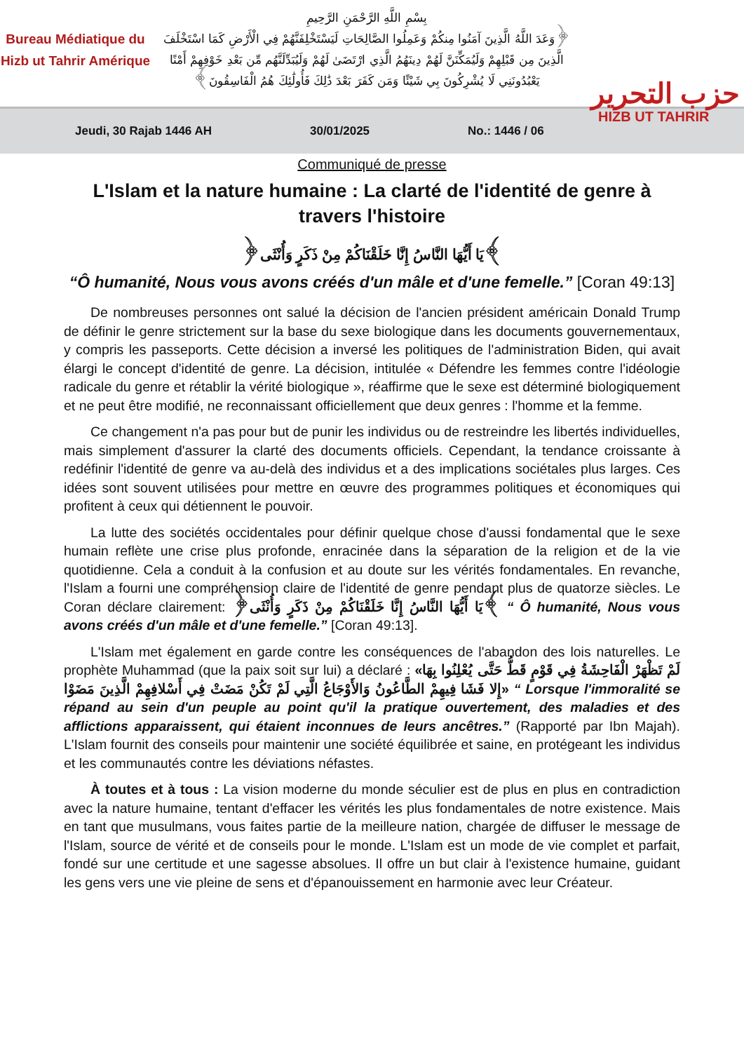Bureau Médiatique du Hizb ut Tahrir Amérique
بِسْمِ اللَّهِ الرَّحْمَنِ الرَّحِيمِ
﴿وَعَدَ اللَّهُ الَّذِينَ آمَنُوا مِنكُمْ وَعَمِلُوا الصَّالِحَاتِ لَيَسْتَخْلِفَنَّهُمْ فِي الْأَرْضِ كَمَا اسْتَخْلَفَ الَّذِينَ مِن قَبْلِهِمْ وَلَيُمَكِّنَنَّ لَهُمْ دِينَهُمُ الَّذِي ارْتَضَىٰ لَهُمْ وَلَيُبَدِّلَنَّهُم مِّن بَعْدِ خَوْفِهِمْ أَمْنًا يَعْبُدُونَنِي لَا يُشْرِكُونَ بِي شَيْئًا وَمَن كَفَرَ بَعْدَ ذَٰلِكَ فَأُولَٰئِكَ هُمُ الْفَاسِقُونَ﴾
حزب التحرير
HIZB UT TAHRIR
Jeudi, 30 Rajab 1446 AH 30/01/2025 No.: 1446 / 06
Communiqué de presse
L'Islam et la nature humaine : La clarté de l'identité de genre à travers l'histoire
﴿يَا أَيُّهَا النَّاسُ إِنَّا خَلَقْنَاكُمْ مِنْ ذَكَرٍ وَأُنْثَى﴾
“Ô humanité, Nous vous avons créés d'un mâle et d'une femelle.” [Coran 49:13]
De nombreuses personnes ont salué la décision de l'ancien président américain Donald Trump de définir le genre strictement sur la base du sexe biologique dans les documents gouvernementaux, y compris les passeports. Cette décision a inversé les politiques de l'administration Biden, qui avait élargi le concept d'identité de genre. La décision, intitulée « Défendre les femmes contre l'idéologie radicale du genre et rétablir la vérité biologique », réaffirme que le sexe est déterminé biologiquement et ne peut être modifié, ne reconnaissant officiellement que deux genres : l'homme et la femme.
Ce changement n'a pas pour but de punir les individus ou de restreindre les libertés individuelles, mais simplement d'assurer la clarté des documents officiels. Cependant, la tendance croissante à redéfinir l'identité de genre va au-delà des individus et a des implications sociétales plus larges. Ces idées sont souvent utilisées pour mettre en œuvre des programmes politiques et économiques qui profitent à ceux qui détiennent le pouvoir.
La lutte des sociétés occidentales pour définir quelque chose d'aussi fondamental que le sexe humain reflète une crise plus profonde, enracinée dans la séparation de la religion et de la vie quotidienne. Cela a conduit à la confusion et au doute sur les vérités fondamentales. En revanche, l'Islam a fourni une compréhension claire de l'identité de genre pendant plus de quatorze siècles. Le Coran déclare clairement: ﴿يَا أَيُّهَا النَّاسُ إِنَّا خَلَقْنَاكُمْ مِنْ ذَكَرٍ وَأُنْثَى﴾ “ Ô humanité, Nous vous avons créés d'un mâle et d'une femelle.” [Coran 49:13].
L'Islam met également en garde contre les conséquences de l'abandon des lois naturelles. Le prophète Muhammad (que la paix soit sur lui) a déclaré : «لَمْ تَظْهَرْ الْفَاحِشَةُ فِي قَوْمٍ قَطُّ حَتَّى يُعْلِنُوا بِهَا إِلا فَشَا فِيهِمْ الطَّاعُونُ وَالأَوْجَاعُ الَّتِي لَمْ تَكُنْ مَضَتْ فِي أَسْلافِهِمْ الَّذِينَ مَضَوْا» “ Lorsque l'immoralité se répand au sein d'un peuple au point qu'il la pratique ouvertement, des maladies et des afflictions apparaissent, qui étaient inconnues de leurs ancêtres.” (Rapporté par Ibn Majah). L'Islam fournit des conseils pour maintenir une société équilibrée et saine, en protégeant les individus et les communautés contre les déviations néfastes.
À toutes et à tous : La vision moderne du monde séculier est de plus en plus en contradiction avec la nature humaine, tentant d'effacer les vérités les plus fondamentales de notre existence. Mais en tant que musulmans, vous faites partie de la meilleure nation, chargée de diffuser le message de l'Islam, source de vérité et de conseils pour le monde. L'Islam est un mode de vie complet et parfait, fondé sur une certitude et une sagesse absolues. Il offre un but clair à l'existence humaine, guidant les gens vers une vie pleine de sens et d'épanouissement en harmonie avec leur Créateur.